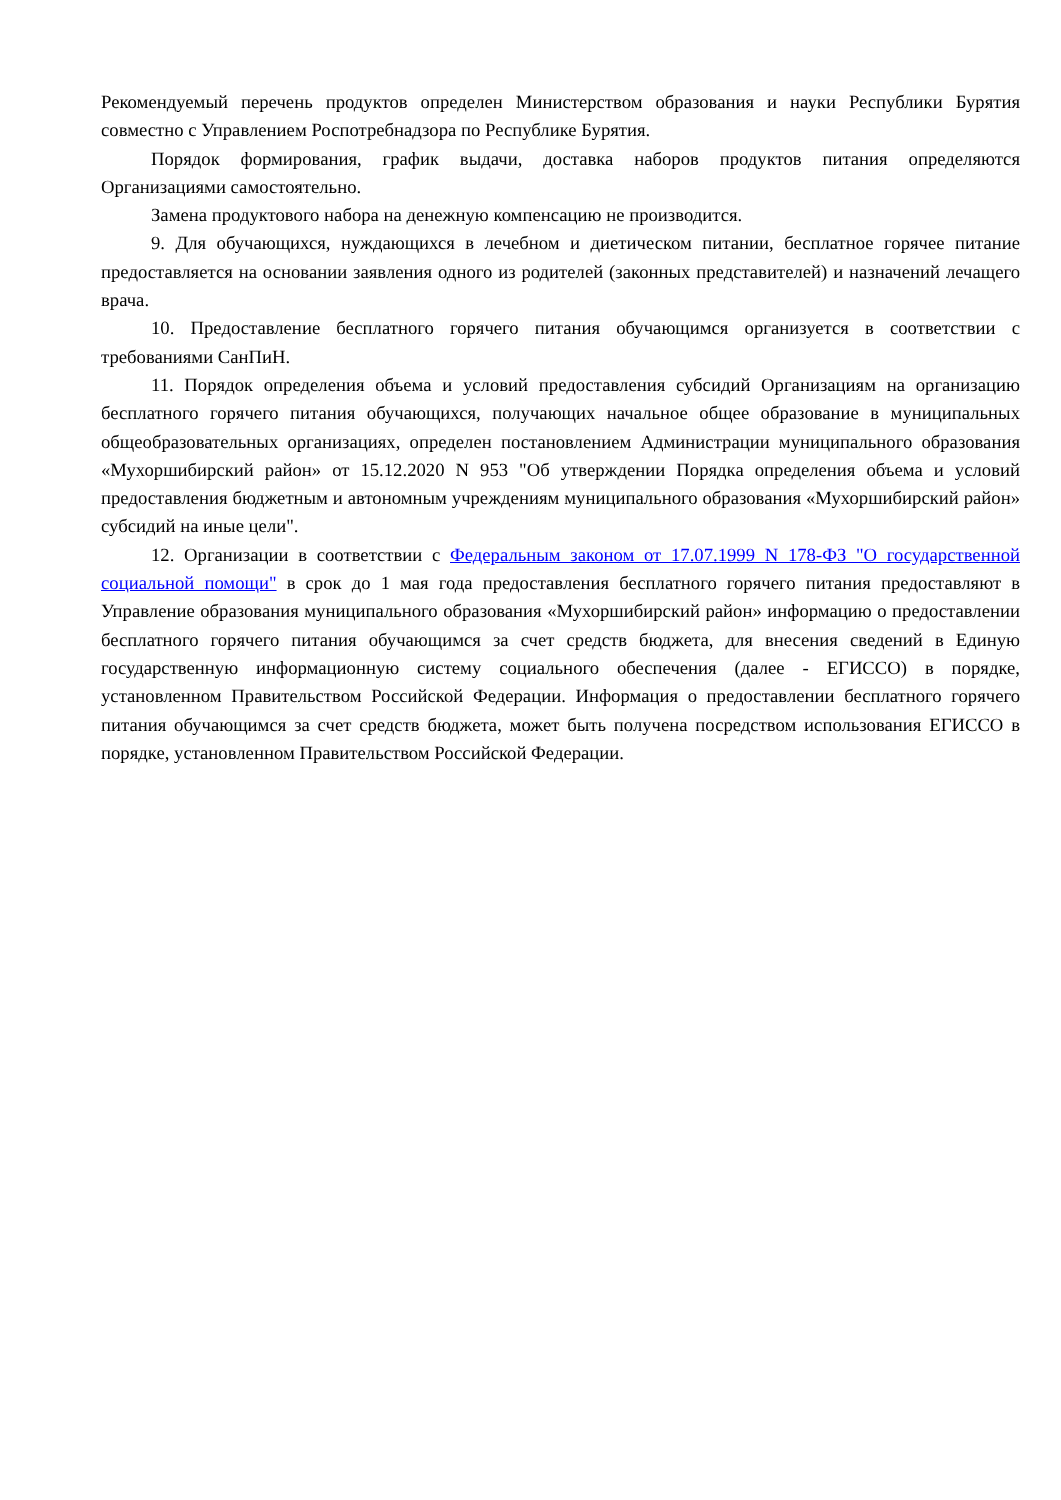Рекомендуемый перечень продуктов определен Министерством образования и науки Республики Бурятия совместно с Управлением Роспотребнадзора по Республике Бурятия.
Порядок формирования, график выдачи, доставка наборов продуктов питания определяются Организациями самостоятельно.
Замена продуктового набора на денежную компенсацию не производится.
9. Для обучающихся, нуждающихся в лечебном и диетическом питании, бесплатное горячее питание предоставляется на основании заявления одного из родителей (законных представителей) и назначений лечащего врача.
10. Предоставление бесплатного горячего питания обучающимся организуется в соответствии с требованиями СанПиН.
11. Порядок определения объема и условий предоставления субсидий Организациям на организацию бесплатного горячего питания обучающихся, получающих начальное общее образование в муниципальных общеобразовательных организациях, определен постановлением Администрации муниципального образования «Мухоршибирский район» от 15.12.2020 N 953 "Об утверждении Порядка определения объема и условий предоставления бюджетным и автономным учреждениям муниципального образования «Мухоршибирский район» субсидий на иные цели".
12. Организации в соответствии с Федеральным законом от 17.07.1999 N 178-ФЗ "О государственной социальной помощи" в срок до 1 мая года предоставления бесплатного горячего питания предоставляют в Управление образования муниципального образования «Мухоршибирский район» информацию о предоставлении бесплатного горячего питания обучающимся за счет средств бюджета, для внесения сведений в Единую государственную информационную систему социального обеспечения (далее - ЕГИССО) в порядке, установленном Правительством Российской Федерации. Информация о предоставлении бесплатного горячего питания обучающимся за счет средств бюджета, может быть получена посредством использования ЕГИССО в порядке, установленном Правительством Российской Федерации.